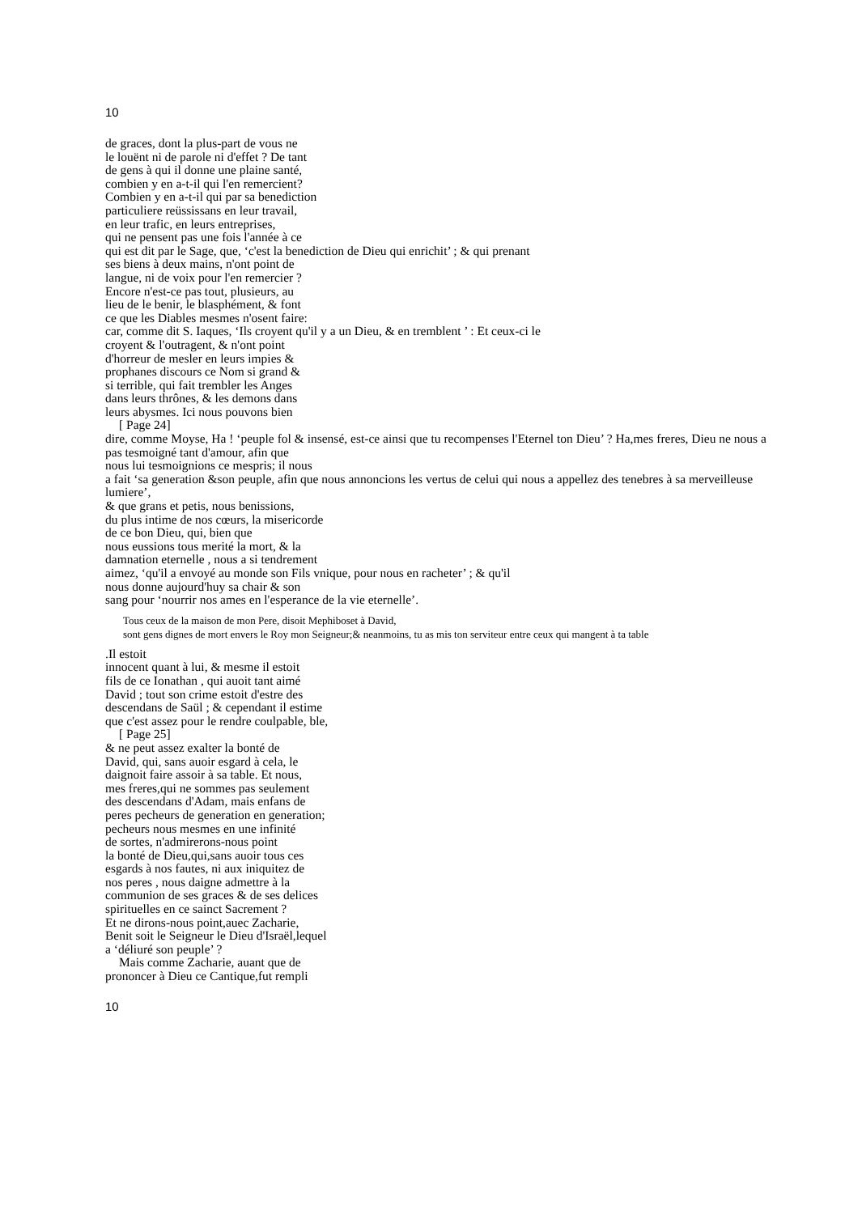10
de graces, dont la plus-part de vous ne
le louënt ni de parole ni d'effet ? De tant
de gens à qui il donne une plaine santé,
combien y en a-t-il qui l'en remercient?
Combien y en a-t-il qui par sa benediction
particuliere reüssissans en leur travail,
en leur trafic, en leurs entreprises,
qui ne pensent pas une fois l'année à ce
qui est dit par le Sage, que, ‘c'est la benediction de Dieu qui enrichit’ ; & qui prenant
ses biens à deux mains, n'ont point de
langue, ni de voix pour l'en remercier ?
Encore n'est-ce pas tout, plusieurs, au
lieu de le benir, le blasphément, & font
ce que les Diables mesmes n'osent faire:
car, comme dit S. Iaques, ‘Ils croyent qu'il y a un Dieu, & en tremblent ’ : Et ceux-ci le
croyent & l'outragent, & n'ont point
d'horreur de mesler en leurs impies &
prophanes discours ce Nom si grand &
si terrible, qui fait trembler les Anges
dans leurs thrônes, & les demons dans
leurs abysmes. Ici nous pouvons bien
[ Page 24]
dire, comme Moyse, Ha ! ‘peuple fol & insensé, est-ce ainsi que tu recompenses l'Eternel ton Dieu’ ? Ha,mes freres, Dieu ne nous a
pas tesmoigné tant d'amour, afin que
nous lui tesmoignions ce mespris; il nous
a fait ‘sa generation &son peuple, afin que nous annoncions les vertus de celui qui nous a appellez des tenebres à sa merveilleuse lumiere’,
& que grans et petis, nous benissions,
du plus intime de nos cœurs, la misericorde
de ce bon Dieu, qui, bien que
nous eussions tous merité la mort, & la
damnation eternelle , nous a si tendrement
aimez, ‘qu'il a envoyé au monde son Fils vnique, pour nous en racheter’ ; & qu'il
nous donne aujourd'huy sa chair & son
sang pour ‘nourrir nos ames en l'esperance de la vie eternelle’.
Tous ceux de la maison de mon Pere, disoit Mephiboset à David,
sont gens dignes de mort envers le Roy mon Seigneur;& neanmoins, tu as mis ton serviteur entre ceux qui mangent à ta table
.Il estoit
innocent quant à lui, & mesme il estoit
fils de ce Ionathan , qui auoit tant aimé
David ; tout son crime estoit d'estre des
descendans de Saül ; & cependant il estime
que c'est assez pour le rendre coulpable, ble,
[ Page 25]
& ne peut assez exalter la bonté de
David, qui, sans auoir esgard à cela, le
daignoit faire assoir à sa table. Et nous,
mes freres,qui ne sommes pas seulement
des descendans d'Adam, mais enfans de
peres pecheurs de generation en generation;
pecheurs nous mesmes en une infinité
de sortes, n'admirerons-nous point
la bonté de Dieu,qui,sans auoir tous ces
esgards à nos fautes, ni aux iniquitez de
nos peres , nous daigne admettre à la
communion de ses graces & de ses delices
spirituelles en ce sainct Sacrement ?
Et ne dirons-nous point,auec Zacharie,
Benit soit le Seigneur le Dieu d'Israël,lequel
a ‘déliuré son peuple’ ?
Mais comme Zacharie, auant que de
prononcer à Dieu ce Cantique,fut rempli
10